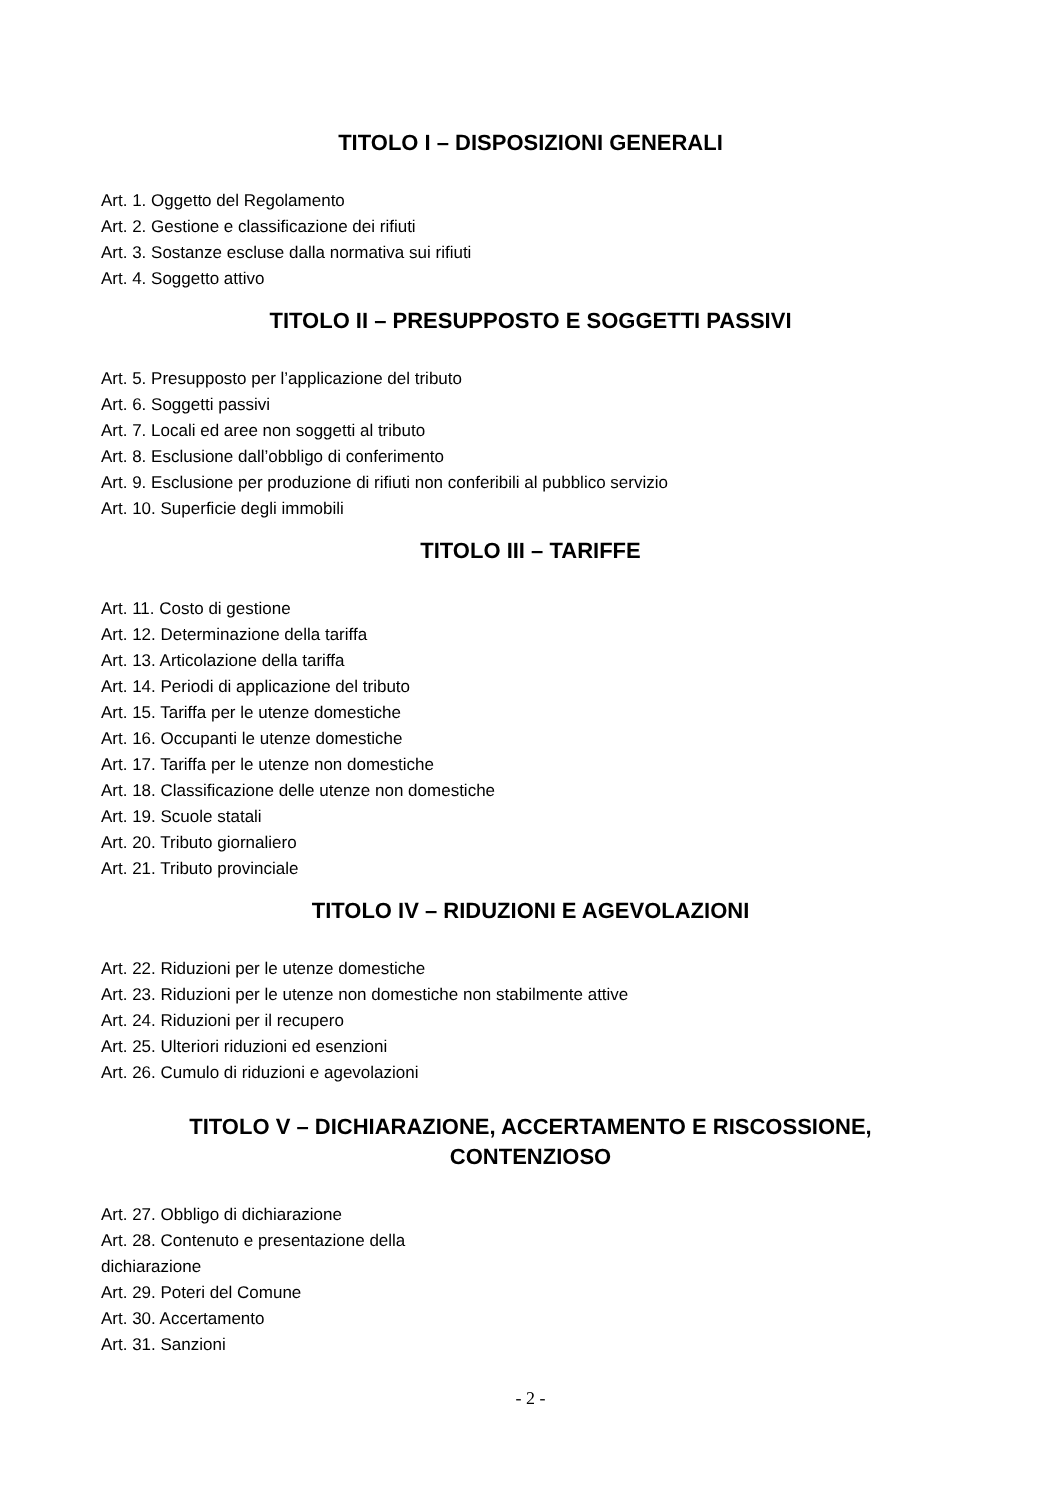TITOLO I – DISPOSIZIONI GENERALI
Art. 1. Oggetto del Regolamento
Art. 2. Gestione e classificazione dei rifiuti
Art. 3. Sostanze escluse dalla normativa sui rifiuti
Art. 4. Soggetto attivo
TITOLO II – PRESUPPOSTO E SOGGETTI PASSIVI
Art. 5. Presupposto per l’applicazione del tributo
Art. 6. Soggetti passivi
Art. 7. Locali ed aree non soggetti al tributo
Art. 8. Esclusione dall’obbligo di conferimento
Art. 9. Esclusione per produzione di rifiuti non conferibili al pubblico servizio
Art. 10. Superficie degli immobili
TITOLO III – TARIFFE
Art. 11. Costo di gestione
Art. 12. Determinazione della tariffa
Art. 13. Articolazione della tariffa
Art. 14. Periodi di applicazione del tributo
Art. 15. Tariffa per le utenze domestiche
Art. 16. Occupanti le utenze domestiche
Art. 17. Tariffa per le utenze non domestiche
Art. 18. Classificazione delle utenze non domestiche
Art. 19. Scuole statali
Art. 20. Tributo giornaliero
Art. 21. Tributo provinciale
TITOLO IV – RIDUZIONI E AGEVOLAZIONI
Art. 22. Riduzioni per le utenze domestiche
Art. 23. Riduzioni per le utenze non domestiche non stabilmente attive
Art. 24. Riduzioni per il recupero
Art. 25. Ulteriori riduzioni ed esenzioni
Art. 26. Cumulo di riduzioni e agevolazioni
TITOLO V – DICHIARAZIONE, ACCERTAMENTO E RISCOSSIONE,
CONTENZIOSO
Art. 27. Obbligo di dichiarazione
Art. 28. Contenuto e presentazione della
dichiarazione
Art. 29. Poteri del Comune
Art. 30. Accertamento
Art. 31. Sanzioni
- 2 -